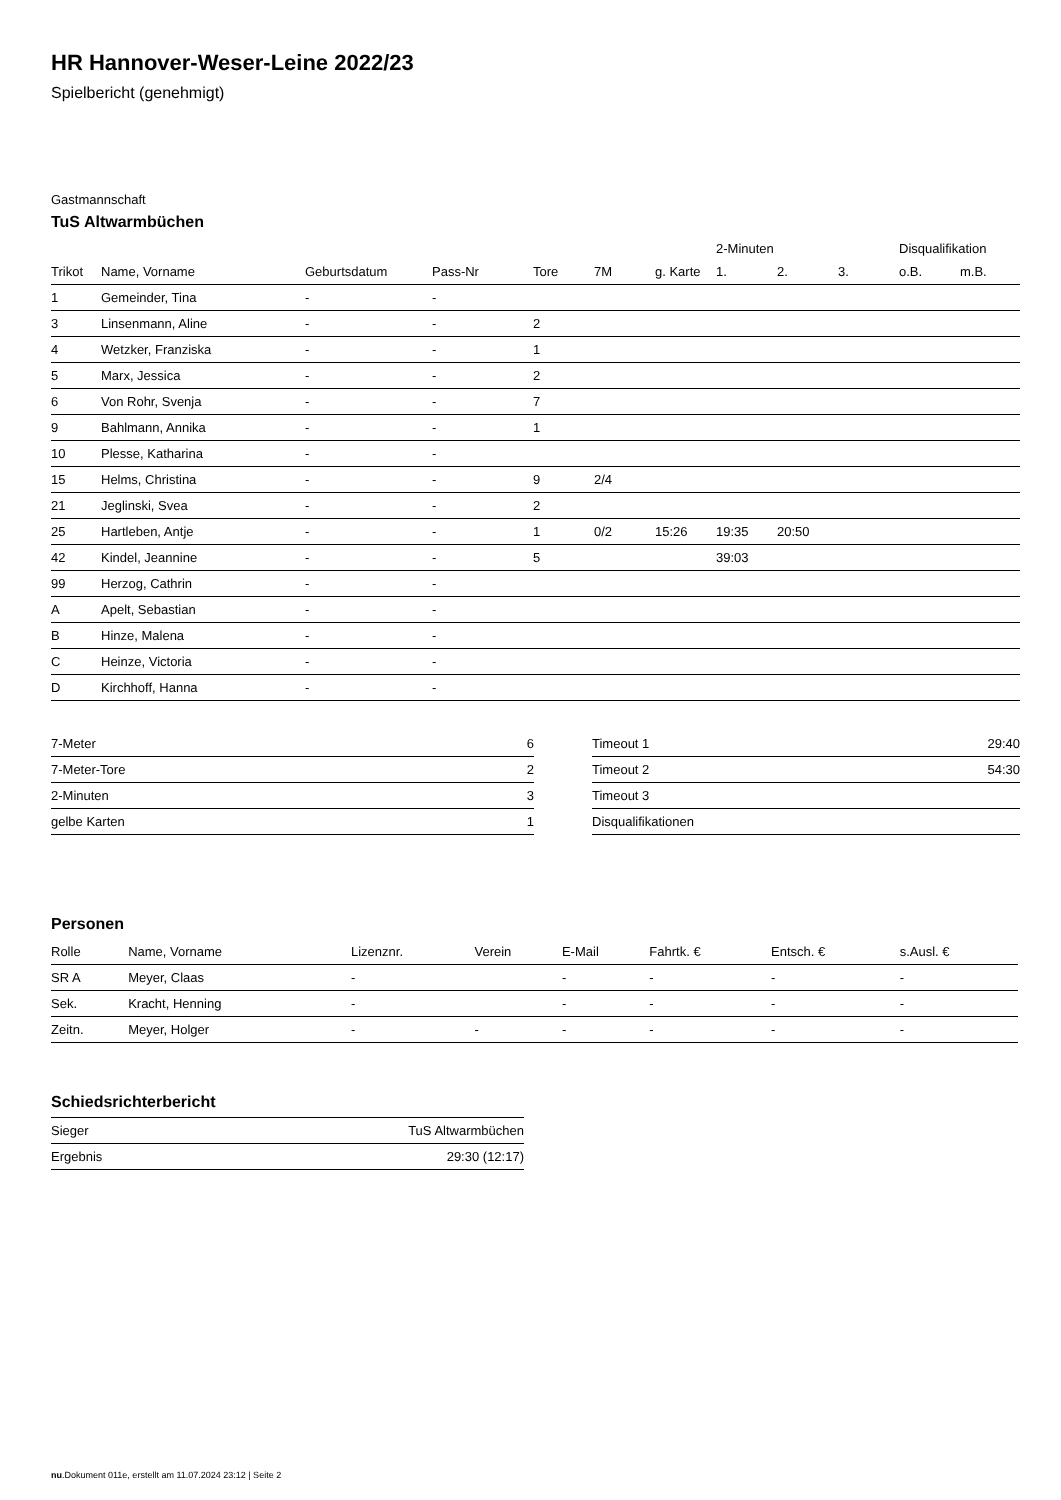HR Hannover-Weser-Leine 2022/23
Spielbericht (genehmigt)
Gastmannschaft
TuS Altwarmbüchen
| | | | | | | | 2-Minuten | | | Disqualifikation | |
| --- | --- | --- | --- | --- | --- | --- | --- | --- | --- | --- | --- |
| Trikot | Name, Vorname | Geburtsdatum | Pass-Nr | Tore | 7M | g. Karte | 1. | 2. | 3. | o.B. | m.B. |
| 1 | Gemeinder, Tina | - | - | | | | | | | | |
| 3 | Linsenmann, Aline | - | - | 2 | | | | | | | |
| 4 | Wetzker, Franziska | - | - | 1 | | | | | | | |
| 5 | Marx, Jessica | - | - | 2 | | | | | | | |
| 6 | Von Rohr, Svenja | - | - | 7 | | | | | | | |
| 9 | Bahlmann, Annika | - | - | 1 | | | | | | | |
| 10 | Plesse, Katharina | - | - | | | | | | | | |
| 15 | Helms, Christina | - | - | 9 | 2/4 | | | | | | |
| 21 | Jeglinski, Svea | - | - | 2 | | | | | | | |
| 25 | Hartleben, Antje | - | - | 1 | 0/2 | 15:26 | 19:35 | 20:50 | | | |
| 42 | Kindel, Jeannine | - | - | 5 | | | 39:03 | | | | |
| 99 | Herzog, Cathrin | - | - | | | | | | | | |
| A | Apelt, Sebastian | - | - | | | | | | | | |
| B | Hinze, Malena | - | - | | | | | | | | |
| C | Heinze, Victoria | - | - | | | | | | | | |
| D | Kirchhoff, Hanna | - | - | | | | | | | | |
| 7-Meter | 6 |
| 7-Meter-Tore | 2 |
| 2-Minuten | 3 |
| gelbe Karten | 1 |
| Timeout 1 | 29:40 |
| Timeout 2 | 54:30 |
| Timeout 3 | |
| Disqualifikationen | |
Personen
| Rolle | Name, Vorname | Lizenznr. | Verein | E-Mail | Fahrtk. € | Entsch. € | s.Ausl. € |
| --- | --- | --- | --- | --- | --- | --- | --- |
| SR A | Meyer, Claas | - | | - | - | - | - |
| Sek. | Kracht, Henning | - | | - | - | - | - |
| Zeitn. | Meyer, Holger | - | - | - | - | - | - |
Schiedsrichterbericht
| Sieger | TuS Altwarmbüchen |
| Ergebnis | 29:30 (12:17) |
nu.Dokument 011e, erstellt am 11.07.2024 23:12 | Seite 2